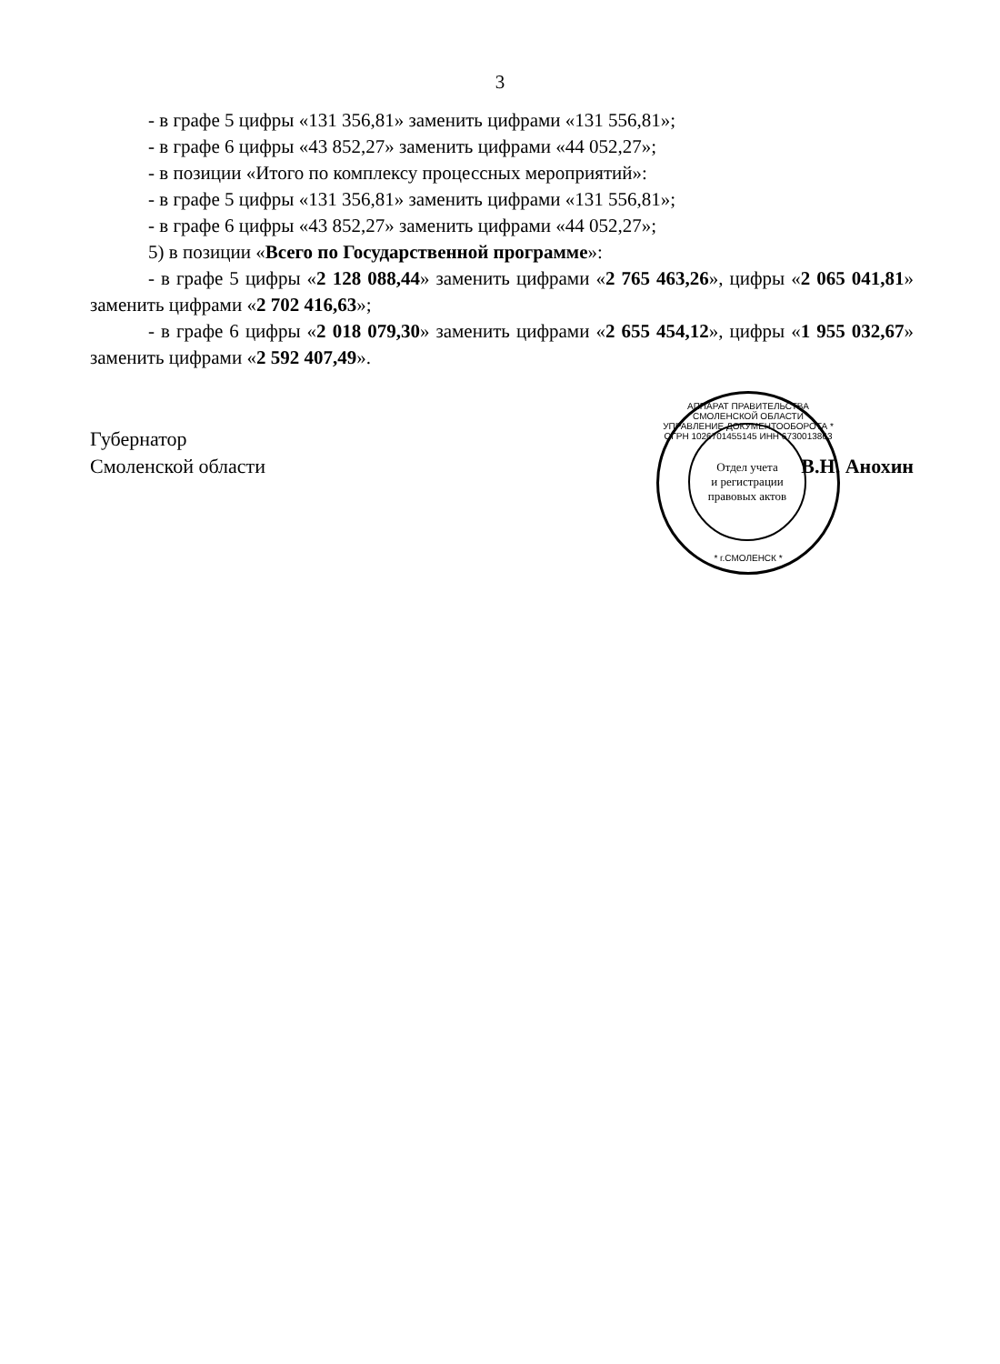3
- в графе 5 цифры «131 356,81» заменить цифрами «131 556,81»;
- в графе 6 цифры «43 852,27» заменить цифрами «44 052,27»;
- в позиции «Итого по комплексу процессных мероприятий»:
- в графе 5 цифры «131 356,81» заменить цифрами «131 556,81»;
- в графе 6 цифры «43 852,27» заменить цифрами «44 052,27»;
5) в позиции «Всего по Государственной программе»:
- в графе 5 цифры «2 128 088,44» заменить цифрами «2 765 463,26», цифры «2 065 041,81» заменить цифрами «2 702 416,63»;
- в графе 6 цифры «2 018 079,30» заменить цифрами «2 655 454,12», цифры «1 955 032,67» заменить цифрами «2 592 407,49».
Губернатор
Смоленской области
В.Н. Анохин
АППАРАТ ПРАВИТЕЛЬСТВА СМОЛЕНСКОЙ ОБЛАСТИ
УПРАВЛЕНИЕ ДОКУМЕНТООБОРОТА * ОГРН 1026701455145 ИНН 6730013863
Отдел учета
и регистрации
правовых актов
* г.СМОЛЕНСК *